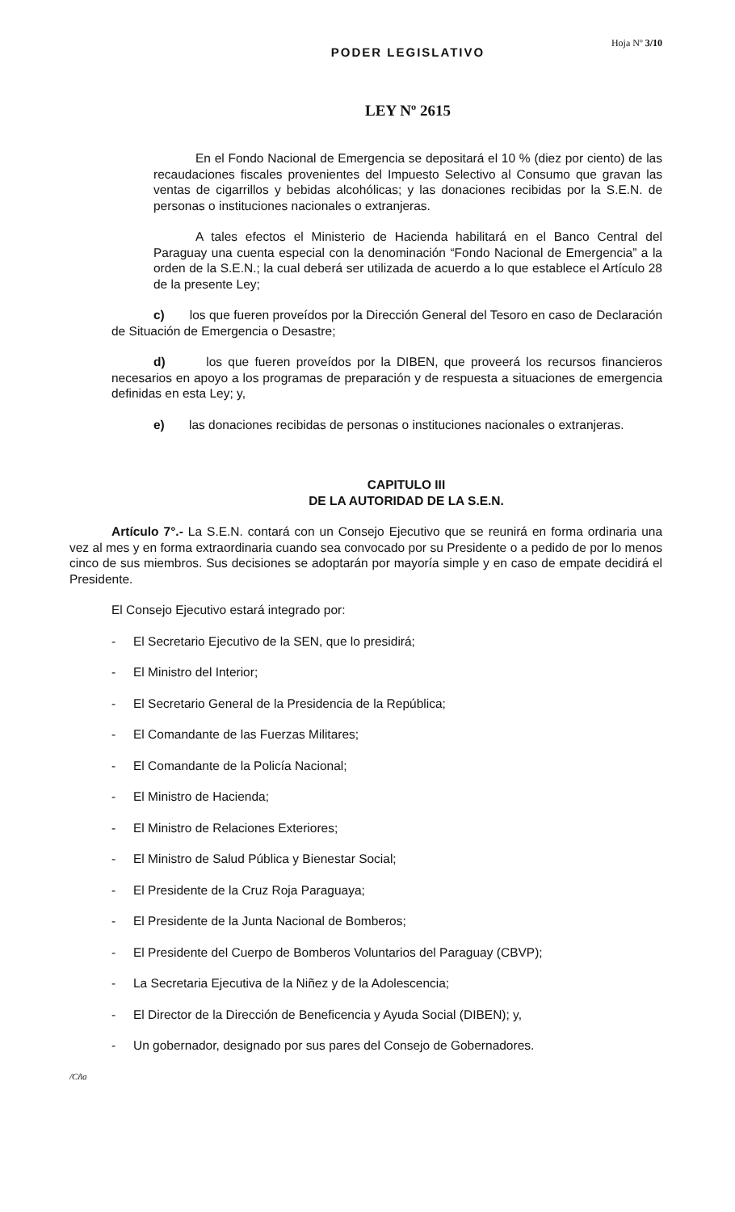Hoja Nº 3/10
PODER LEGISLATIVO
LEY Nº 2615
En el Fondo Nacional de Emergencia se depositará el 10 % (diez por ciento) de las recaudaciones fiscales provenientes del Impuesto Selectivo al Consumo que gravan las ventas de cigarrillos y bebidas alcohólicas; y las donaciones recibidas por la S.E.N. de personas o instituciones nacionales o extranjeras.
A tales efectos el Ministerio de Hacienda habilitará en el Banco Central del Paraguay una cuenta especial con la denominación “Fondo Nacional de Emergencia” a la orden de la S.E.N.; la cual deberá ser utilizada de acuerdo a lo que establece el Artículo 28 de la presente Ley;
c) los que fueren proveídos por la Dirección General del Tesoro en caso de Declaración de Situación de Emergencia o Desastre;
d) los que fueren proveídos por la DIBEN, que proveerá los recursos financieros necesarios en apoyo a los programas de preparación y de respuesta a situaciones de emergencia definidas en esta Ley; y,
e) las donaciones recibidas de personas o instituciones nacionales o extranjeras.
CAPITULO III
DE LA AUTORIDAD DE LA S.E.N.
Artículo 7°.- La S.E.N. contará con un Consejo Ejecutivo que se reunirá en forma ordinaria una vez al mes y en forma extraordinaria cuando sea convocado por su Presidente o a pedido de por lo menos cinco de sus miembros. Sus decisiones se adoptarán por mayoría simple y en caso de empate decidirá el Presidente.
El Consejo Ejecutivo estará integrado por:
- El Secretario Ejecutivo de la SEN, que lo presidirá;
- El Ministro del Interior;
- El Secretario General de la Presidencia de la República;
- El Comandante de las Fuerzas Militares;
- El Comandante de la Policía Nacional;
- El Ministro de Hacienda;
- El Ministro de Relaciones Exteriores;
- El Ministro de Salud Pública y Bienestar Social;
- El Presidente de la Cruz Roja Paraguaya;
- El Presidente de la Junta Nacional de Bomberos;
- El Presidente del Cuerpo de Bomberos Voluntarios del Paraguay (CBVP);
- La Secretaria Ejecutiva de la Niñez y de la Adolescencia;
- El Director de la Dirección de Beneficencia y Ayuda Social (DIBEN); y,
- Un gobernador, designado por sus pares del Consejo de Gobernadores.
/Cña